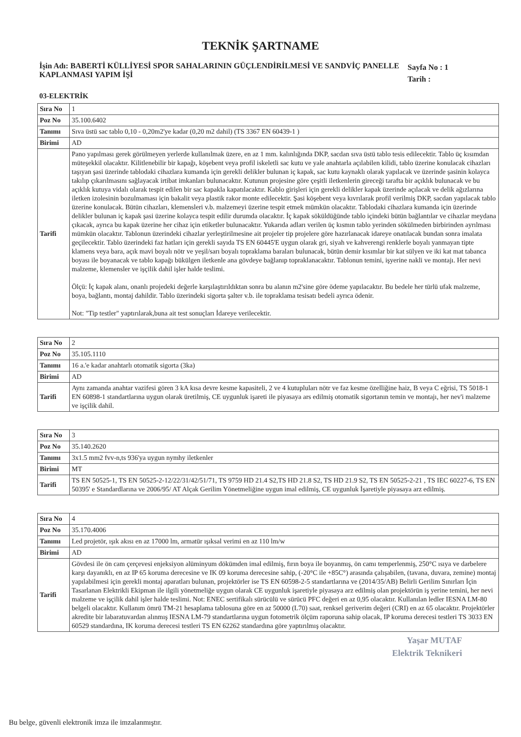TEKNİK ŞARTNAME
İşin Adı: BABERTİ KÜLLİYESİ SPOR SAHALARININ GÜÇLENDİRİLMESİ VE SANDVİÇ PANELLE KAPLANMASI YAPIM İŞİ
Sayfa No : 1
Tarih :
03-ELEKTRİK
| Sıra No | 1 |
| Poz No | 35.100.6402 |
| Tanımı | Sıva üstü sac tablo 0,10 - 0,20m2'ye kadar (0,20 m2 dahil) (TS 3367 EN 60439-1 ) |
| Birimi | AD |
| Tarifi | Pano yapılması gerek görülmeyen yerlerde kullanılmak üzere, en az 1 mm. kalınlığında DKP, sacdan sıva üstü tablo tesis edilecektir. Tablo üç kısımdan müteşekkil olacaktır. Kilitlenebilir bir kapağı, köşebent veya profil iskeletli sac kutu ve yale anahtarla açılabilen kilidi, tablo üzerine konulacak cihazları taşıyan şasi üzerinde tablodaki cihazlara kumanda için gerekli delikler bulunan iç kapak, sac kutu kaynaklı olarak yapılacak ve üzerinde şasinin kolayca takılıp çıkarılmasını sağlayacak irtibat imkanları bulunacaktır. Kutunun projesine göre çeşitli iletkenlerin gireceği tarafta bir açıklık bulunacak ve bu açıklık kutuya vidalı olarak tespit edilen bir sac kapakla kapatılacaktır. Kablo girişleri için gerekli delikler kapak üzerinde açılacak ve delik ağızlarına iletken izolesinin bozulmaması için bakalit veya plastik rakor monte edilecektir. Şasi köşebent veya kıvrılarak profil verilmiş DKP, sacdan yapılacak tablo üzerine konulacak. Bütün cihazları, klemensleri v.b. malzemeyi üzerine tespit etmek mümkün olacaktır. Tablodaki cihazlara kumanda için üzerinde delikler bulunan iç kapak şasi üzerine kolayca tespit edilir durumda olacaktır. İç kapak söküldüğünde tablo içindeki bütün bağlantılar ve cihazlar meydana çıkacak, ayrıca bu kapak üzerine her cihaz için etiketler bulunacaktır. Yukarıda adları verilen üç kısmın tablo yerinden sökülmeden birbirinden ayrılması mümkün olacaktır. Tablonun üzerindeki cihazlar yerleştirilmesine ait projeler tip projelere göre hazırlanacak idareye onatılacak bundan sonra imalata geçilecektir. Tablo üzerindeki faz hatları için gerekli sayıda TS EN 60445'E uygun olarak gri, siyah ve kahverengi renklerle boyalı yanmayan tipte klamens veya bara, açık mavi boyalı nötr ve yeşil/sarı boyalı topraklama baraları bulunacak, bütün demir kısımlar bir kat sülyen ve iki kat mat tabanca boyası ile boyanacak ve tablo kapağı bükülgen iletkenle ana gövdeye bağlanıp topraklanacaktır. Tablonun temini, işyerine nakli ve montajı. Her nevi malzeme, klemensler ve işçilik dahil işler halde teslimi. Ölçü: İç kapak alanı, onanlı projedeki değerle karşılaştırıldıktan sonra bu alanın m2'sine göre ödeme yapılacaktır. Bu bedele her türlü ufak malzeme, boya, bağlantı, montaj dahildir. Tablo üzerindeki sigorta şalter v.b. ile topraklama tesisatı bedeli ayrıca ödenir. Not: "Tip testler" yaptırılarak,buna ait test sonuçları İdareye verilecektir. |
| Sıra No | 2 |
| Poz No | 35.105.1110 |
| Tanımı | 16 a.'e kadar anahtarlı otomatik sigorta (3ka) |
| Birimi | AD |
| Tarifi | Aynı zamanda anahtar vazifesi gören 3 kA kısa devre kesme kapasiteli, 2 ve 4 kutupluları nötr ve faz kesme özelliğine haiz, B veya C eğrisi, TS 5018-1 EN 60898-1 standartlarına uygun olarak üretilmiş, CE uygunluk işareti ile piyasaya ars edilmiş otomatik sigortanın temin ve montajı, her nev'i malzeme ve işçilik dahil. |
| Sıra No | 3 |
| Poz No | 35.140.2620 |
| Tanımı | 3x1.5 mm2 fvv-n,ts 936'ya uygun nymhy iletkenler |
| Birimi | MT |
| Tarifi | TS EN 50525-1, TS EN 50525-2-12/22/31/42/51/71, TS 9759 HD 21.4 S2,TS HD 21.8 S2, TS HD 21.9 S2, TS EN 50525-2-21 , TS IEC 60227-6, TS EN 50395' e Standardlarına ve 2006/95/ AT Alçak Gerilim Yönetmeliğine uygun imal edilmiş, CE uygunluk İşaretiyle piyasaya arz edilmiş. |
| Sıra No | 4 |
| Poz No | 35.170.4006 |
| Tanımı | Led projetör, ışık akısı en az 17000 lm, armatür ışıksal verimi en az 110 lm/w |
| Birimi | AD |
| Tarifi | Gövdesi ile ön cam çerçevesi enjeksiyon alüminyum dökümden imal edilmiş, fırın boya ile boyanmış, ön camı temperlenmiş, 250°C ısıya ve darbelere karşı dayanıklı, en az IP 65 koruma derecesine ve IK 09 koruma derecesine sahip, (-20°C ile +85C°) arasında çalışabilen, (tavana, duvara, zemine) montaj yapılabilmesi için gerekli montaj aparatları bulunan, projektörler ise TS EN 60598-2-5 standartlarına ve (2014/35/AB) Belirli Gerilim Sınırları İçin Tasarlanan Elektrikli Ekipman ile ilgili yönetmeliğe uygun olarak CE uygunluk işaretiyle piyasaya arz edilmiş olan projektörün iş yerine temini, her nevi malzeme ve işçilik dahil işler halde teslimi. Not: ENEC sertifikalı sürücülü ve sürücü PFC değeri en az 0,95 olacaktır. Kullanılan ledler IESNA LM-80 belgeli olacaktır. Kullanım ömrü TM-21 hesaplama tablosuna göre en az 50000 (L70) saat, renksel geriverim değeri (CRI) en az 65 olacaktır. Projektörler akredite bir labaratuvardan alınmış IESNA LM-79 standartlarına uygun fotometrik ölçüm raporuna sahip olacak, IP koruma derecesi testleri TS 3033 EN 60529 standardına, IK koruma derecesi testleri TS EN 62262 standardına göre yaptırılmış olacaktır. |
Yaşar MUTAF
Elektrik Teknikeri
Bu belge, güvenli elektronik imza ile imzalanmıştır.